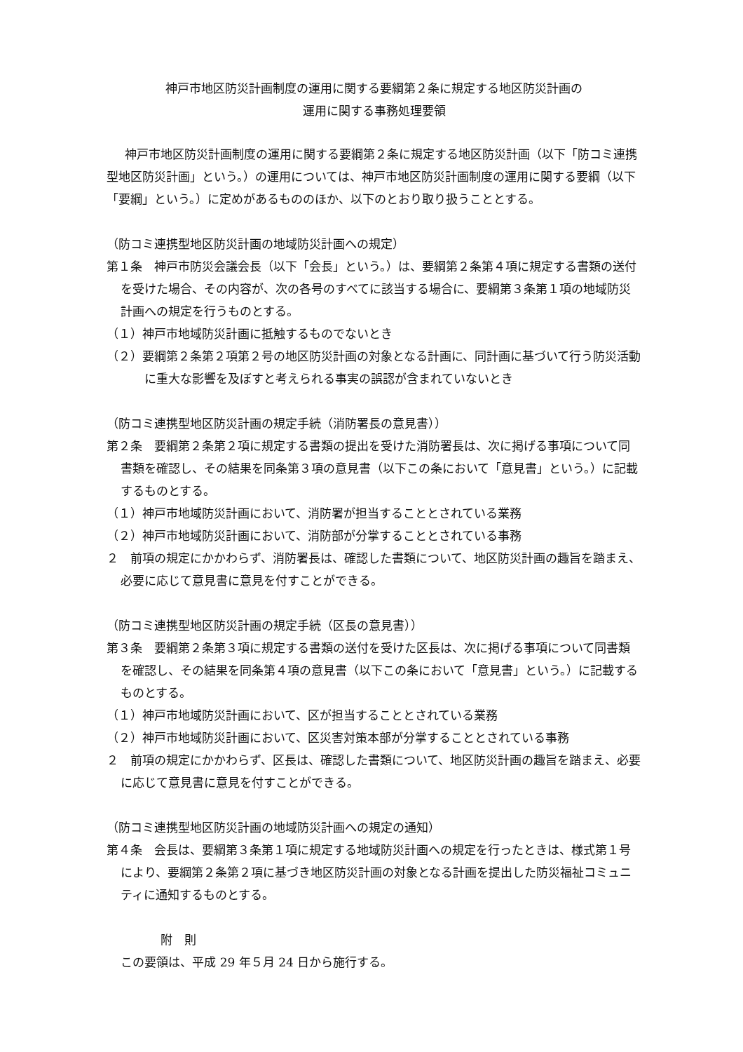神戸市地区防災計画制度の運用に関する要綱第２条に規定する地区防災計画の
運用に関する事務処理要領
神戸市地区防災計画制度の運用に関する要綱第２条に規定する地区防災計画（以下「防コミ連携型地区防災計画」という。）の運用については、神戸市地区防災計画制度の運用に関する要綱（以下「要綱」という。）に定めがあるもののほか、以下のとおり取り扱うこととする。
（防コミ連携型地区防災計画の地域防災計画への規定）
第１条　神戸市防災会議会長（以下「会長」という。）は、要綱第２条第４項に規定する書類の送付を受けた場合、その内容が、次の各号のすべてに該当する場合に、要綱第３条第１項の地域防災計画への規定を行うものとする。
（１）神戸市地域防災計画に抵触するものでないとき
（２）要綱第２条第２項第２号の地区防災計画の対象となる計画に、同計画に基づいて行う防災活動に重大な影響を及ぼすと考えられる事実の誤認が含まれていないとき
（防コミ連携型地区防災計画の規定手続（消防署長の意見書））
第２条　要綱第２条第２項に規定する書類の提出を受けた消防署長は、次に掲げる事項について同書類を確認し、その結果を同条第３項の意見書（以下この条において「意見書」という。）に記載するものとする。
（１）神戸市地域防災計画において、消防署が担当することとされている業務
（２）神戸市地域防災計画において、消防部が分掌することとされている事務
２　前項の規定にかかわらず、消防署長は、確認した書類について、地区防災計画の趣旨を踏まえ、必要に応じて意見書に意見を付すことができる。
（防コミ連携型地区防災計画の規定手続（区長の意見書））
第３条　要綱第２条第３項に規定する書類の送付を受けた区長は、次に掲げる事項について同書類を確認し、その結果を同条第４項の意見書（以下この条において「意見書」という。）に記載するものとする。
（１）神戸市地域防災計画において、区が担当することとされている業務
（２）神戸市地域防災計画において、区災害対策本部が分掌することとされている事務
２　前項の規定にかかわらず、区長は、確認した書類について、地区防災計画の趣旨を踏まえ、必要に応じて意見書に意見を付すことができる。
（防コミ連携型地区防災計画の地域防災計画への規定の通知）
第４条　会長は、要綱第３条第１項に規定する地域防災計画への規定を行ったときは、様式第１号により、要綱第２条第２項に基づき地区防災計画の対象となる計画を提出した防災福祉コミュニティに通知するものとする。
附　則
この要領は、平成 29 年５月 24 日から施行する。